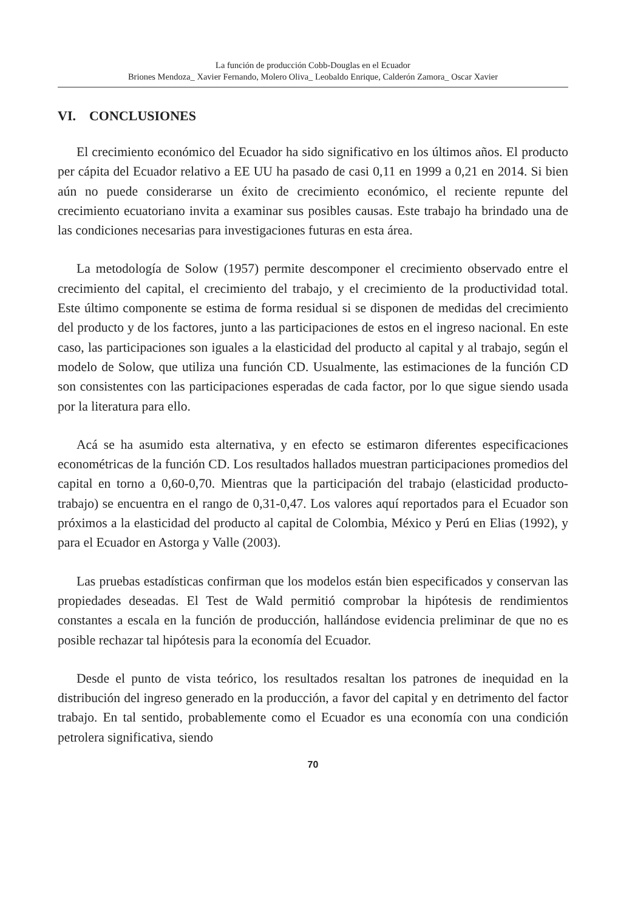La función de producción Cobb-Douglas en el Ecuador
Briones Mendoza_ Xavier Fernando, Molero Oliva_ Leobaldo Enrique, Calderón Zamora_ Oscar Xavier
VI. CONCLUSIONES
El crecimiento económico del Ecuador ha sido significativo en los últimos años. El producto per cápita del Ecuador relativo a EE UU ha pasado de casi 0,11 en 1999 a 0,21 en 2014. Si bien aún no puede considerarse un éxito de crecimiento económico, el reciente repunte del crecimiento ecuatoriano invita a examinar sus posibles causas. Este trabajo ha brindado una de las condiciones necesarias para investigaciones futuras en esta área.
La metodología de Solow (1957) permite descomponer el crecimiento observado entre el crecimiento del capital, el crecimiento del trabajo, y el crecimiento de la productividad total. Este último componente se estima de forma residual si se disponen de medidas del crecimiento del producto y de los factores, junto a las participaciones de estos en el ingreso nacional. En este caso, las participaciones son iguales a la elasticidad del producto al capital y al trabajo, según el modelo de Solow, que utiliza una función CD. Usualmente, las estimaciones de la función CD son consistentes con las participaciones esperadas de cada factor, por lo que sigue siendo usada por la literatura para ello.
Acá se ha asumido esta alternativa, y en efecto se estimaron diferentes especificaciones econométricas de la función CD. Los resultados hallados muestran participaciones promedios del capital en torno a 0,60-0,70. Mientras que la participación del trabajo (elasticidad producto-trabajo) se encuentra en el rango de 0,31-0,47. Los valores aquí reportados para el Ecuador son próximos a la elasticidad del producto al capital de Colombia, México y Perú en Elias (1992), y para el Ecuador en Astorga y Valle (2003).
Las pruebas estadísticas confirman que los modelos están bien especificados y conservan las propiedades deseadas. El Test de Wald permitió comprobar la hipótesis de rendimientos constantes a escala en la función de producción, hallándose evidencia preliminar de que no es posible rechazar tal hipótesis para la economía del Ecuador.
Desde el punto de vista teórico, los resultados resaltan los patrones de inequidad en la distribución del ingreso generado en la producción, a favor del capital y en detrimento del factor trabajo. En tal sentido, probablemente como el Ecuador es una economía con una condición petrolera significativa, siendo
70